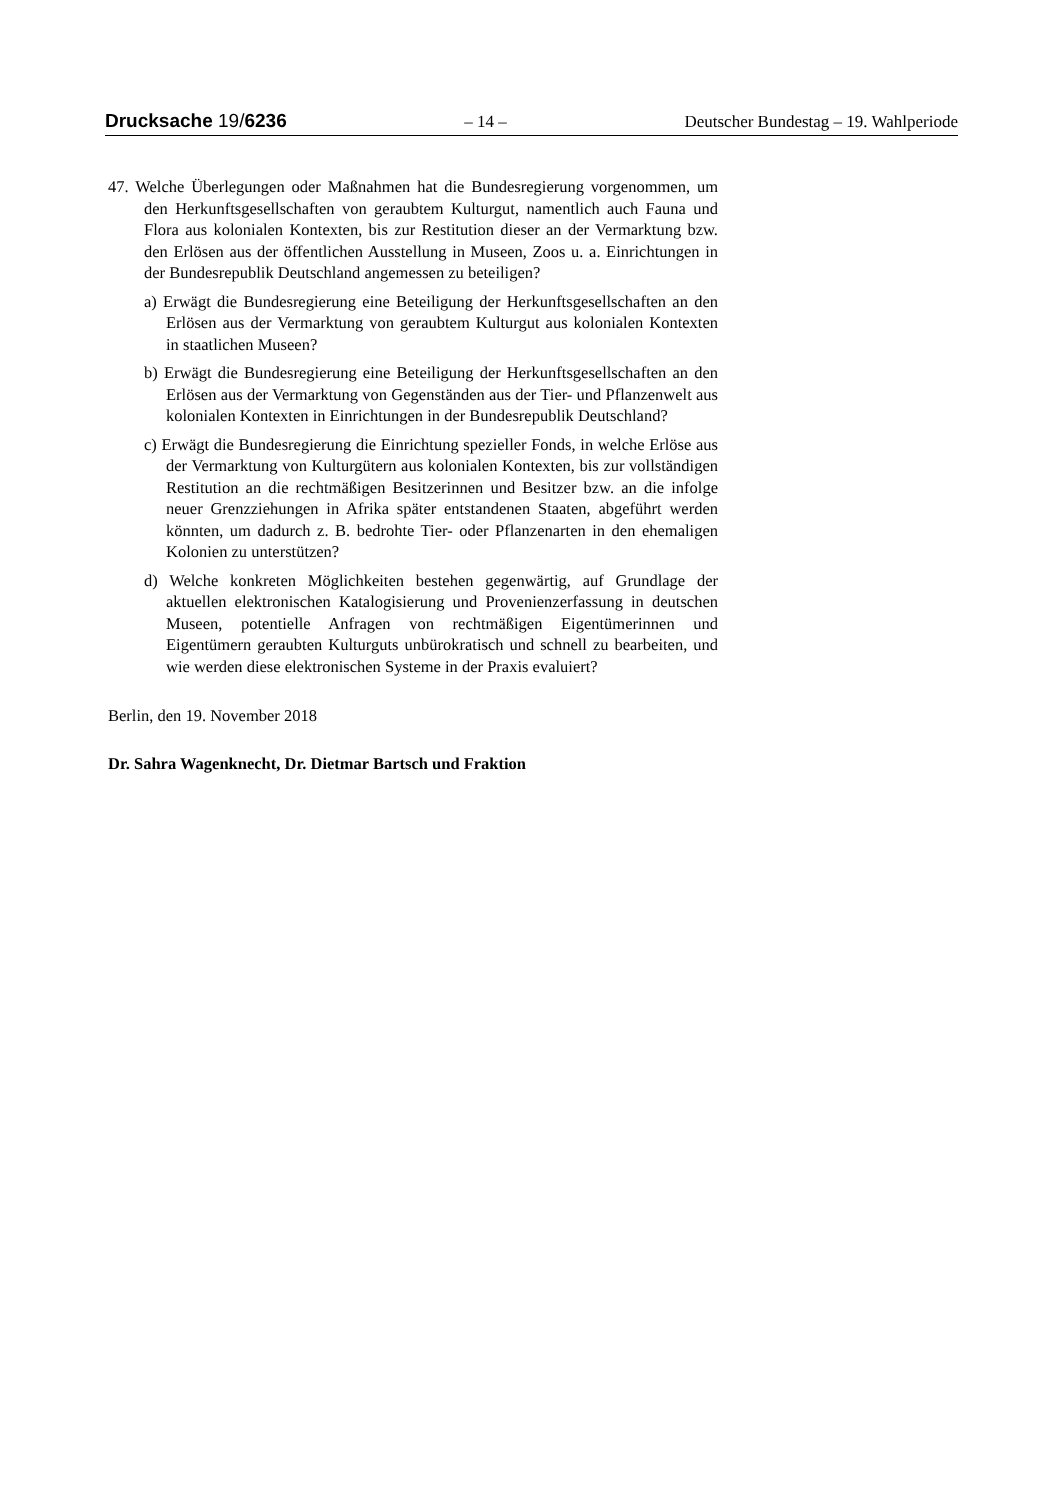Drucksache 19/6236 – 14 – Deutscher Bundestag – 19. Wahlperiode
47. Welche Überlegungen oder Maßnahmen hat die Bundesregierung vorgenommen, um den Herkunftsgesellschaften von geraubtem Kulturgut, namentlich auch Fauna und Flora aus kolonialen Kontexten, bis zur Restitution dieser an der Vermarktung bzw. den Erlösen aus der öffentlichen Ausstellung in Museen, Zoos u. a. Einrichtungen in der Bundesrepublik Deutschland angemessen zu beteiligen?
a) Erwägt die Bundesregierung eine Beteiligung der Herkunftsgesellschaften an den Erlösen aus der Vermarktung von geraubtem Kulturgut aus kolonialen Kontexten in staatlichen Museen?
b) Erwägt die Bundesregierung eine Beteiligung der Herkunftsgesellschaften an den Erlösen aus der Vermarktung von Gegenständen aus der Tier- und Pflanzenwelt aus kolonialen Kontexten in Einrichtungen in der Bundesrepublik Deutschland?
c) Erwägt die Bundesregierung die Einrichtung spezieller Fonds, in welche Erlöse aus der Vermarktung von Kulturgütern aus kolonialen Kontexten, bis zur vollständigen Restitution an die rechtmäßigen Besitzerinnen und Besitzer bzw. an die infolge neuer Grenzziehungen in Afrika später entstandenen Staaten, abgeführt werden könnten, um dadurch z. B. bedrohte Tier- oder Pflanzenarten in den ehemaligen Kolonien zu unterstützen?
d) Welche konkreten Möglichkeiten bestehen gegenwärtig, auf Grundlage der aktuellen elektronischen Katalogisierung und Provenienzerfassung in deutschen Museen, potentielle Anfragen von rechtmäßigen Eigentümerinnen und Eigentümern geraubten Kulturguts unbürokratisch und schnell zu bearbeiten, und wie werden diese elektronischen Systeme in der Praxis evaluiert?
Berlin, den 19. November 2018
Dr. Sahra Wagenknecht, Dr. Dietmar Bartsch und Fraktion